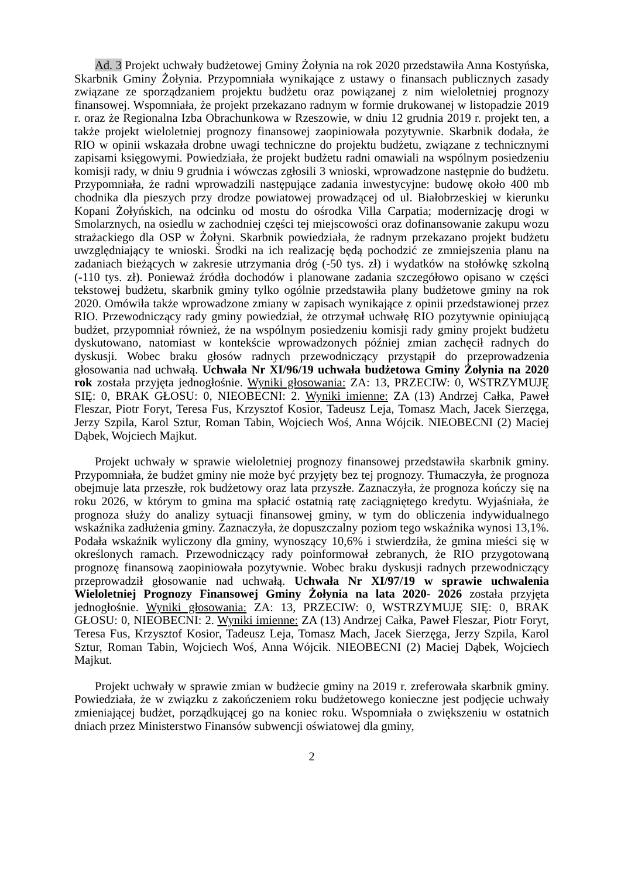Ad. 3 Projekt uchwały budżetowej Gminy Żołynia na rok 2020 przedstawiła Anna Kostyńska, Skarbnik Gminy Żołynia. Przypomniała wynikające z ustawy o finansach publicznych zasady związane ze sporządzaniem projektu budżetu oraz powiązanej z nim wieloletniej prognozy finansowej. Wspomniała, że projekt przekazano radnym w formie drukowanej w listopadzie 2019 r. oraz że Regionalna Izba Obrachunkowa w Rzeszowie, w dniu 12 grudnia 2019 r. projekt ten, a także projekt wieloletniej prognozy finansowej zaopiniowała pozytywnie. Skarbnik dodała, że RIO w opinii wskazała drobne uwagi techniczne do projektu budżetu, związane z technicznymi zapisami księgowymi. Powiedziała, że projekt budżetu radni omawiali na wspólnym posiedzeniu komisji rady, w dniu 9 grudnia i wówczas zgłosili 3 wnioski, wprowadzone następnie do budżetu. Przypomniała, że radni wprowadzili następujące zadania inwestycyjne: budowę około 400 mb chodnika dla pieszych przy drodze powiatowej prowadzącej od ul. Białobrzeskiej w kierunku Kopani Żołyńskich, na odcinku od mostu do ośrodka Villa Carpatia; modernizację drogi w Smolarznych, na osiedlu w zachodniej części tej miejscowości oraz dofinansowanie zakupu wozu strażackiego dla OSP w Żołyni. Skarbnik powiedziała, że radnym przekazano projekt budżetu uwzględniający te wnioski. Środki na ich realizację będą pochodzić ze zmniejszenia planu na zadaniach bieżących w zakresie utrzymania dróg (-50 tys. zł) i wydatków na stołówkę szkolną (-110 tys. zł). Ponieważ źródła dochodów i planowane zadania szczegółowo opisano w części tekstowej budżetu, skarbnik gminy tylko ogólnie przedstawiła plany budżetowe gminy na rok 2020. Omówiła także wprowadzone zmiany w zapisach wynikające z opinii przedstawionej przez RIO. Przewodniczący rady gminy powiedział, że otrzymał uchwałę RIO pozytywnie opiniującą budżet, przypomniał również, że na wspólnym posiedzeniu komisji rady gminy projekt budżetu dyskutowano, natomiast w kontekście wprowadzonych później zmian zachęcił radnych do dyskusji. Wobec braku głosów radnych przewodniczący przystąpił do przeprowadzenia głosowania nad uchwałą. Uchwała Nr XI/96/19 uchwała budżetowa Gminy Żołynia na 2020 rok została przyjęta jednogłośnie. Wyniki głosowania: ZA: 13, PRZECIW: 0, WSTRZYMUJĘ SIĘ: 0, BRAK GŁOSU: 0, NIEOBECNI: 2. Wyniki imienne: ZA (13) Andrzej Całka, Paweł Fleszar, Piotr Foryt, Teresa Fus, Krzysztof Kosior, Tadeusz Leja, Tomasz Mach, Jacek Sierzęga, Jerzy Szpila, Karol Sztur, Roman Tabin, Wojciech Woś, Anna Wójcik. NIEOBECNI (2) Maciej Dąbek, Wojciech Majkut.
Projekt uchwały w sprawie wieloletniej prognozy finansowej przedstawiła skarbnik gminy. Przypomniała, że budżet gminy nie może być przyjęty bez tej prognozy. Tłumaczyła, że prognoza obejmuje lata przeszłe, rok budżetowy oraz lata przyszłe. Zaznaczyła, że prognoza kończy się na roku 2026, w którym to gmina ma spłacić ostatnią ratę zaciągniętego kredytu. Wyjaśniała, że prognoza służy do analizy sytuacji finansowej gminy, w tym do obliczenia indywidualnego wskaźnika zadłużenia gminy. Zaznaczyła, że dopuszczalny poziom tego wskaźnika wynosi 13,1%. Podała wskaźnik wyliczony dla gminy, wynoszący 10,6% i stwierdziła, że gmina mieści się w określonych ramach. Przewodniczący rady poinformował zebranych, że RIO przygotowaną prognozę finansową zaopiniowała pozytywnie. Wobec braku dyskusji radnych przewodniczący przeprowadził głosowanie nad uchwałą. Uchwała Nr XI/97/19 w sprawie uchwalenia Wieloletniej Prognozy Finansowej Gminy Żołynia na lata 2020- 2026 została przyjęta jednogłośnie. Wyniki głosowania: ZA: 13, PRZECIW: 0, WSTRZYMUJĘ SIĘ: 0, BRAK GŁOSU: 0, NIEOBECNI: 2. Wyniki imienne: ZA (13) Andrzej Całka, Paweł Fleszar, Piotr Foryt, Teresa Fus, Krzysztof Kosior, Tadeusz Leja, Tomasz Mach, Jacek Sierzęga, Jerzy Szpila, Karol Sztur, Roman Tabin, Wojciech Woś, Anna Wójcik. NIEOBECNI (2) Maciej Dąbek, Wojciech Majkut.
Projekt uchwały w sprawie zmian w budżecie gminy na 2019 r. zreferowała skarbnik gminy. Powiedziała, że w związku z zakończeniem roku budżetowego konieczne jest podjęcie uchwały zmieniającej budżet, porządkującej go na koniec roku. Wspomniała o zwiększeniu w ostatnich dniach przez Ministerstwo Finansów subwencji oświatowej dla gminy,
2